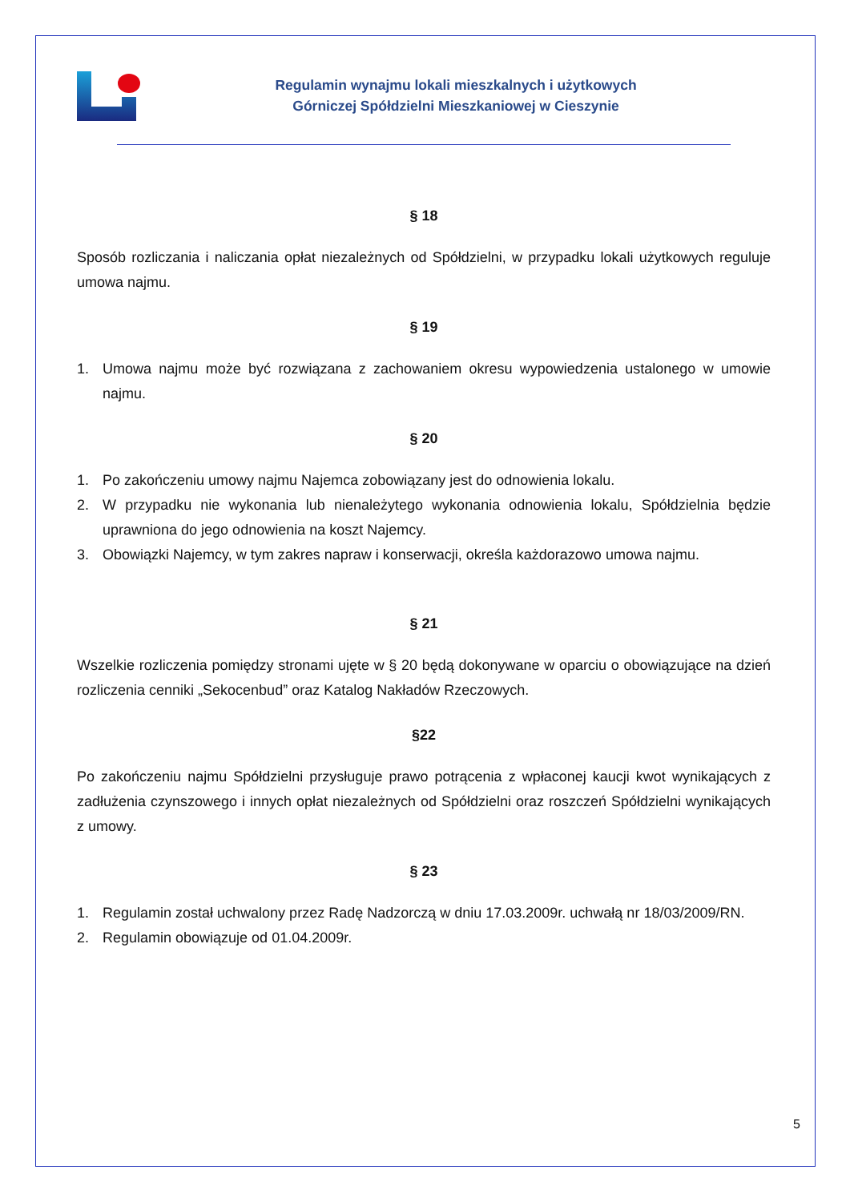Regulamin wynajmu lokali mieszkalnych i użytkowych
Górniczej Spółdzielni Mieszkaniowej w Cieszynie
§ 18
Sposób rozliczania i naliczania opłat niezależnych od Spółdzielni, w przypadku lokali użytkowych reguluje umowa najmu.
§ 19
1. Umowa najmu może być rozwiązana z zachowaniem okresu wypowiedzenia ustalonego w umowie najmu.
§ 20
1. Po zakończeniu umowy najmu Najemca zobowiązany jest do odnowienia lokalu.
2. W przypadku nie wykonania lub nienależytego wykonania odnowienia lokalu, Spółdzielnia będzie uprawniona do jego odnowienia na koszt Najemcy.
3. Obowiązki Najemcy, w tym zakres napraw i konserwacji, określa każdorazowo umowa najmu.
§ 21
Wszelkie rozliczenia pomiędzy stronami ujęte w § 20 będą dokonywane w oparciu o obowiązujące na dzień rozliczenia cenniki „Sekocenbud” oraz Katalog Nakładów Rzeczowych.
§22
Po zakończeniu najmu Spółdzielni przysługuje prawo potrącenia z wpłaconej kaucji kwot wynikających z zadłużenia czynszowego i innych opłat niezależnych od Spółdzielni oraz roszczeń Spółdzielni wynikających z umowy.
§ 23
1. Regulamin został uchwalony przez Radę Nadzorczą w dniu 17.03.2009r. uchwałą nr 18/03/2009/RN.
2. Regulamin obowiązuje od 01.04.2009r.
5